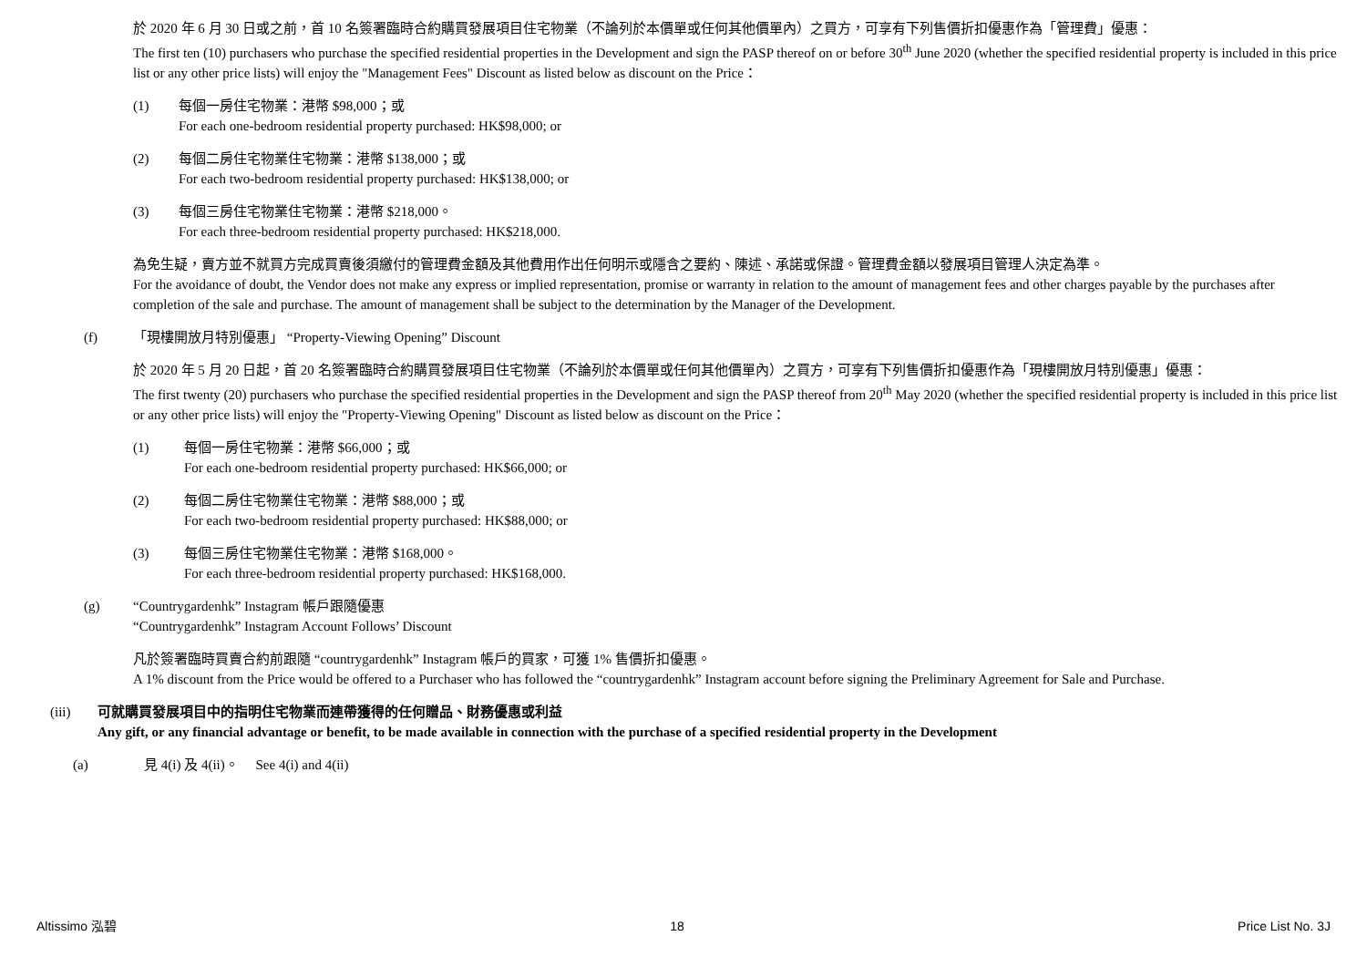於 2020 年 6 月 30 日或之前，首 10 名簽署臨時合約購買發展項目住宅物業（不論列於本價單或任何其他價單內）之買方，可享有下列售價折扣優惠作為「管理費」優惠：
The first ten (10) purchasers who purchase the specified residential properties in the Development and sign the PASP thereof on or before 30<sup>th</sup> June 2020 (whether the specified residential property is included in this price list or any other price lists) will enjoy the "Management Fees" Discount as listed below as discount on the Price：
(1) 每個一房住宅物業：港幣 $98,000；或
For each one-bedroom residential property purchased: HK$98,000; or
(2) 每個二房住宅物業住宅物業：港幣 $138,000；或
For each two-bedroom residential property purchased: HK$138,000; or
(3) 每個三房住宅物業住宅物業：港幣 $218,000。
For each three-bedroom residential property purchased: HK$218,000.
為免生疑，賣方並不就買方完成買賣後須繳付的管理費金額及其他費用作出任何明示或隱含之要約、陳述、承諾或保證。管理費金額以發展項目管理人決定為準。
For the avoidance of doubt, the Vendor does not make any express or implied representation, promise or warranty in relation to the amount of management fees and other charges payable by the purchases after completion of the sale and purchase. The amount of management shall be subject to the determination by the Manager of the Development.
(f) 「現樓開放月特別優惠」 “Property-Viewing Opening” Discount
於 2020 年 5 月 20 日起，首 20 名簽署臨時合約購買發展項目住宅物業（不論列於本價單或任何其他價單內）之買方，可享有下列售價折扣優惠作為「現樓開放月特別優惠」優惠：
The first twenty (20) purchasers who purchase the specified residential properties in the Development and sign the PASP thereof from 20<sup>th</sup> May 2020 (whether the specified residential property is included in this price list or any other price lists) will enjoy the "Property-Viewing Opening" Discount as listed below as discount on the Price：
(1) 每個一房住宅物業：港幣 $66,000；或
For each one-bedroom residential property purchased: HK$66,000; or
(2) 每個二房住宅物業住宅物業：港幣 $88,000；或
For each two-bedroom residential property purchased: HK$88,000; or
(3) 每個三房住宅物業住宅物業：港幣 $168,000。
For each three-bedroom residential property purchased: HK$168,000.
(g) “Countrygardenhk” Instagram 帳戶跟隨優惠
“Countrygardenhk” Instagram Account Follows’ Discount
凡於簽署臨時買賣合約前跟隨 “countrygardenhk” Instagram 帳戶的買家，可獲 1% 售價折扣優惠。
A 1% discount from the Price would be offered to a Purchaser who has followed the “countrygardenhk” Instagram account before signing the Preliminary Agreement for Sale and Purchase.
(iii) 可就購買發展項目中的指明住宅物業而連帶獲得的任何贈品、財務優惠或利益
Any gift, or any financial advantage or benefit, to be made available in connection with the purchase of a specified residential property in the Development
(a) 見 4(i) 及 4(ii)。 See 4(i) and 4(ii)
Altissimo 泓碧 18 Price List No. 3J